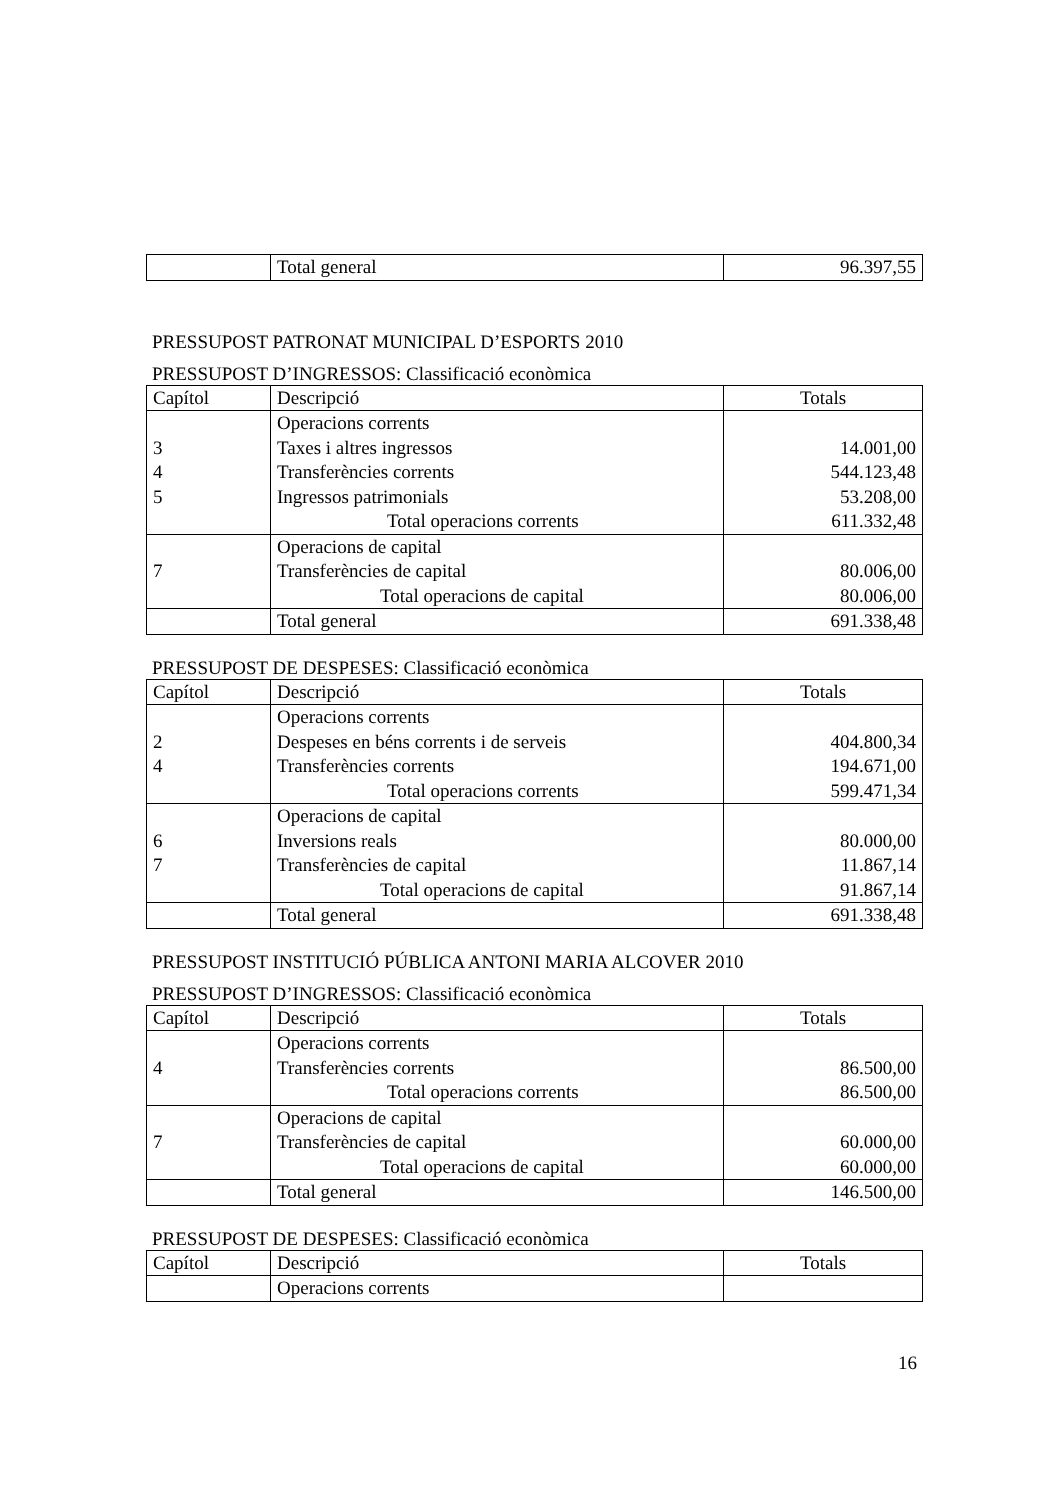| | Total general | 96.397,55 |
PRESSUPOST PATRONAT MUNICIPAL D’ESPORTS 2010
PRESSUPOST D’INGRESSOS: Classificació econòmica
| Capítol | Descripció | Totals |
| --- | --- | --- |
| 3 4 5 | Operacions corrents Taxes i altres ingressos Transferències corrents Ingressos patrimonials Total operacions corrents | 14.001,00 544.123,48 53.208,00 611.332,48 |
| 7 | Operacions de capital Transferències de capital Total operacions de capital | 80.006,00 80.006,00 |
| | Total general | 691.338,48 |
PRESSUPOST DE DESPESES: Classificació econòmica
| Capítol | Descripció | Totals |
| --- | --- | --- |
| 2 4 | Operacions corrents Despeses en béns corrents i de serveis Transferències corrents Total operacions corrents | 404.800,34 194.671,00 599.471,34 |
| 6 7 | Operacions de capital Inversions reals Transferències de capital Total operacions de capital | 80.000,00 11.867,14 91.867,14 |
| | Total general | 691.338,48 |
PRESSUPOST INSTITUCIÓ PÚBLICA ANTONI MARIA ALCOVER 2010
PRESSUPOST D’INGRESSOS: Classificació econòmica
| Capítol | Descripció | Totals |
| --- | --- | --- |
| 4 | Operacions corrents Transferències corrents Total operacions corrents | 86.500,00 86.500,00 |
| 7 | Operacions de capital Transferències de capital Total operacions de capital | 60.000,00 60.000,00 |
| | Total general | 146.500,00 |
PRESSUPOST DE DESPESES: Classificació econòmica
| Capítol | Descripció | Totals |
| --- | --- | --- |
| | Operacions corrents | |
16